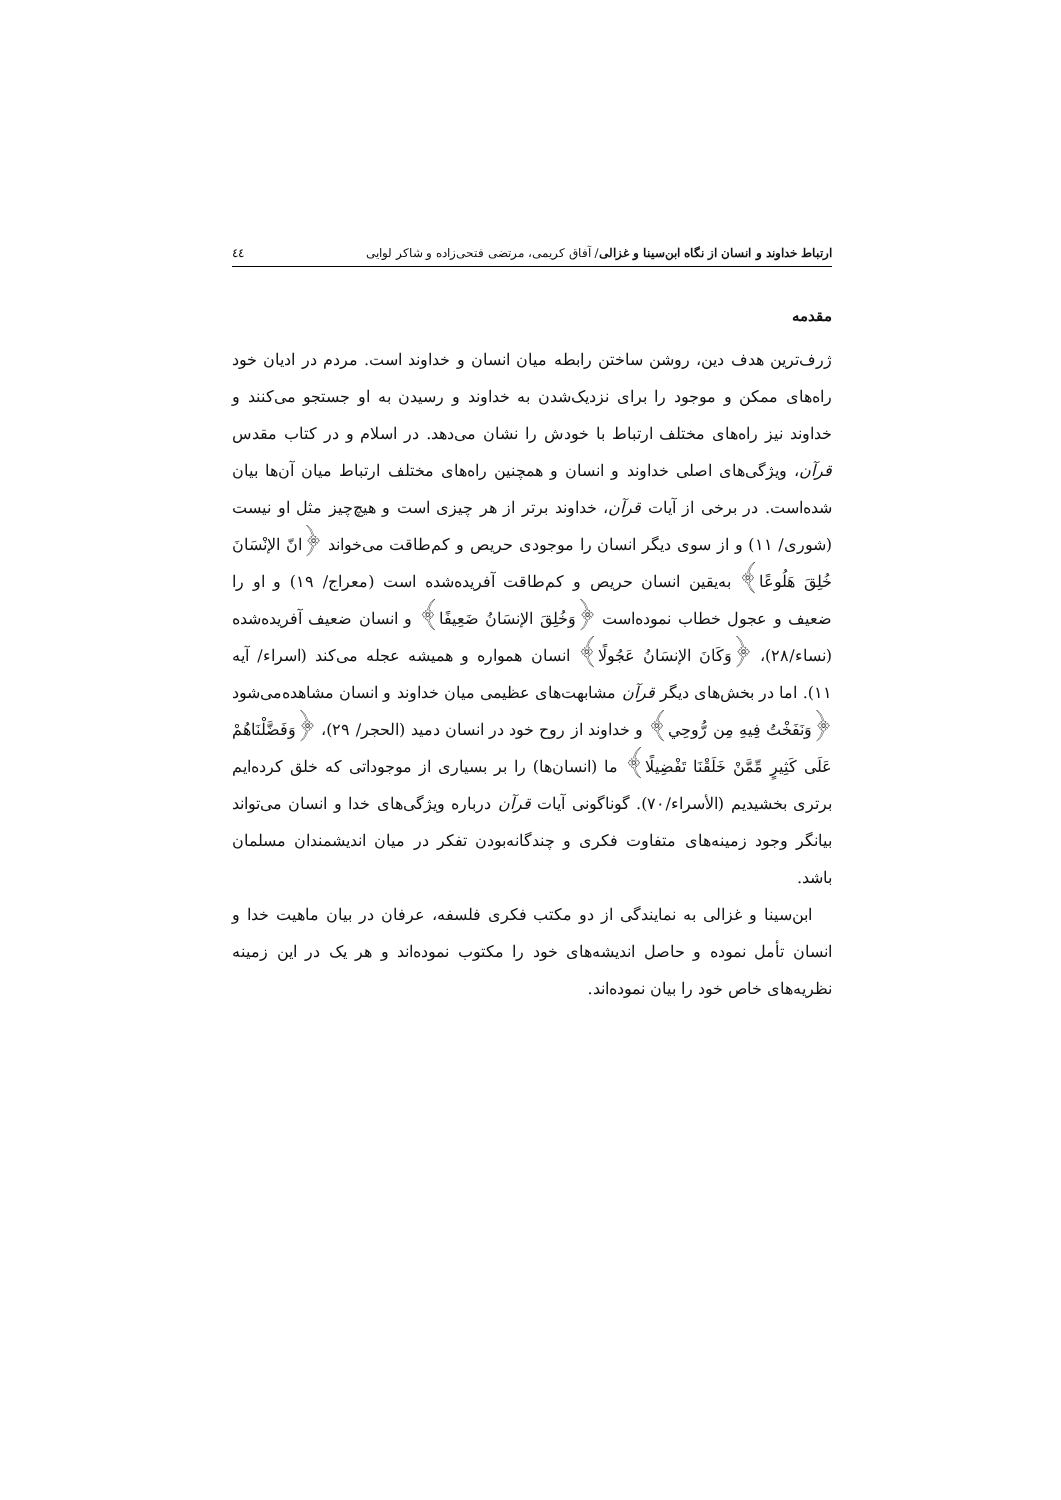ارتباط خداوند و انسان از نگاه ابن‌سینا و غزالی/ آفاق کریمی، مرتضی فتحی‌زاده و شاکر لوایی ٤٤
مقدمه
ژرف‌ترین هدف دین، روشن ساختن رابطه میان انسان و خداوند است. مردم در ادیان خود راه‌های ممکن و موجود را برای نزدیک‌شدن به خداوند و رسیدن به او جستجو می‌کنند و خداوند نیز راه‌های مختلف ارتباط با خودش را نشان می‌دهد. در اسلام و در کتاب مقدس قرآن، ویژگی‌های اصلی خداوند و انسان و همچنین راه‌های مختلف ارتباط میان آن‌ها بیان شده‌است. در برخی از آیات قرآن، خداوند برتر از هر چیزی است و هیچ‌چیز مثل او نیست (شوری/ ١١) و از سوی دیگر انسان را موجودی حریص و کم‌طاقت می‌خواند ﴿انّ الإنْسَانَ خُلِقَ هَلُوعًا﴾ به‌یقین انسان حریص و کم‌طاقت آفریده‌شده است (معراج/ ١٩) و او را ضعیف و عجول خطاب نموده‌است ﴿وَخُلِقَ الإنسَانُ ضَعِيفًا﴾ و انسان ضعیف آفریده‌شده (نساء/٢٨)، ﴿وَكَانَ الإنسَانُ عَجُولًا﴾ انسان همواره و همیشه عجله می‌کند (اسراء/ آیه ١١). اما در بخش‌های دیگر قرآن مشابهت‌های عظیمی میان خداوند و انسان مشاهده‌می‌شود ﴿وَنَفَخْتُ فِيهِ مِن رُّوحِي﴾ و خداوند از روح خود در انسان دمید (الحجر/ ٢٩)، ﴿وَفَضَّلْنَاهُمْ عَلَى كَثِيرٍ مِّمَّنْ خَلَقْنَا تَفْضِيلًا﴾ ما (انسان‌ها) را بر بسیاری از موجوداتی که خلق کرده‌ایم برتری بخشیدیم (الأسراء/٧٠). گوناگونی آیات قرآن درباره ویژگی‌های خدا و انسان می‌تواند بیانگر وجود زمینه‌های متفاوت فکری و چندگانه‌بودن تفکر در میان اندیشمندان مسلمان باشد.
ابن‌سینا و غزالی به نمایندگی از دو مکتب فکری فلسفه، عرفان در بیان ماهیت خدا و انسان تأمل نموده و حاصل اندیشه‌های خود را مکتوب نموده‌اند و هر یک در این زمینه نظریه‌های خاص خود را بیان نموده‌اند.